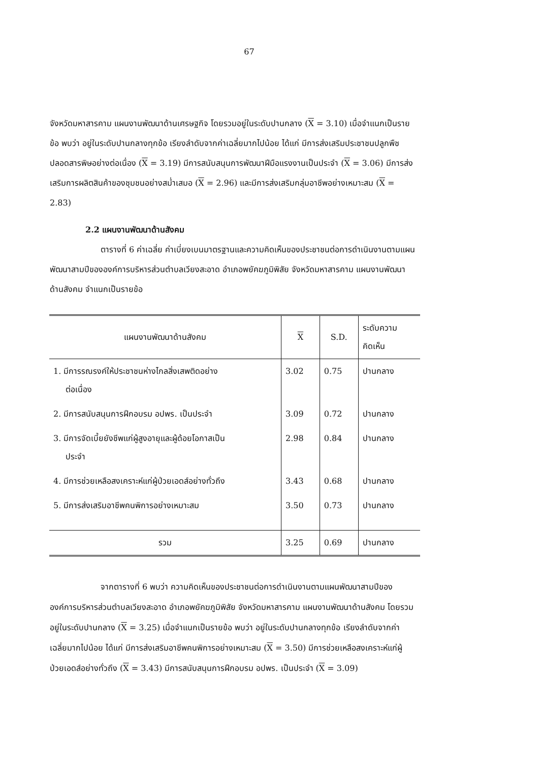67
จังหวัดมหาสารคาม แผนงานพัฒนาด้านเศรษฐกิจ โดยรวมอยู่ในระดับปานกลาง (X = 3.10) เมื่อจำแนกเป็นรายข้อ พบว่า อยู่ในระดับปานกลางทุกข้อ เรียงลำดับจากค่าเฉลี่ยมากไปน้อย ได้แก่ มีการส่งเสริมประชาชนปลูกพืชปลอดสารพิษอย่างต่อเนื่อง (X = 3.19) มีการสนับสนุนการพัฒนาฝีมือแรงงานเป็นประจำ (X = 3.06) มีการส่งเสริมการผลิตสินค้าของชุมชนอย่างสม่ำเสมอ (X = 2.96) และมีการส่งเสริมกลุ่มอาชีพอย่างเหมาะสม (X = 2.83)
2.2 แผนงานพัฒนาด้านสังคม
ตารางที่ 6 ค่าเฉลี่ย ค่าเบี่ยงเบนมาตรฐานและความคิดเห็นของประชาชนต่อการดำเนินงานตามแผนพัฒนาสามปีขององค์การบริหารส่วนตำบลเวียงสะอาด อำเภอพยัคฆภูมิพิสัย จังหวัดมหาสารคาม แผนงานพัฒนาด้านสังคม จำแนกเป็นรายข้อ
| แผนงานพัฒนาด้านสังคม | X | S.D. | ระดับความ คิดเห็น |
| --- | --- | --- | --- |
| 1. มีการรณรงค์ให้ประชาชนห่างไกลสิ่งเสพติดอย่าง ต่อเนื่อง | 3.02 | 0.75 | ปานกลาง |
| 2. มีการสนับสนุนการฝึกอบรม อปพร. เป็นประจำ | 3.09 | 0.72 | ปานกลาง |
| 3. มีการจัดเบี้ยยังชีพแก่ผู้สูงอายุและผู้ด้อยโอกาสเป็น ประจำ | 2.98 | 0.84 | ปานกลาง |
| 4. มีการช่วยเหลือสงเคราะห์แก่ผู้ป่วยเอดส์อย่างทั่วถึง | 3.43 | 0.68 | ปานกลาง |
| 5. มีการส่งเสริมอาชีพคนพิการอย่างเหมาะสม | 3.50 | 0.73 | ปานกลาง |
| รวม | 3.25 | 0.69 | ปานกลาง |
จากตารางที่ 6 พบว่า ความคิดเห็นของประชาชนต่อการดำเนินงานตามแผนพัฒนาสามปีขององค์การบริหารส่วนตำบลเวียงสะอาด อำเภอพยัคฆภูมิพิสัย จังหวัดมหาสารคาม แผนงานพัฒนาด้านสังคม โดยรวมอยู่ในระดับปานกลาง (X = 3.25) เมื่อจำแนกเป็นรายข้อ พบว่า อยู่ในระดับปานกลางทุกข้อ เรียงลำดับจากค่าเฉลี่ยมากไปน้อย ได้แก่ มีการส่งเสริมอาชีพคนพิการอย่างเหมาะสม (X = 3.50) มีการช่วยเหลือสงเคราะห์แก่ผู้ป่วยเอดส์อย่างทั่วถึง (X = 3.43) มีการสนับสนุนการฝึกอบรม อปพร. เป็นประจำ (X = 3.09)